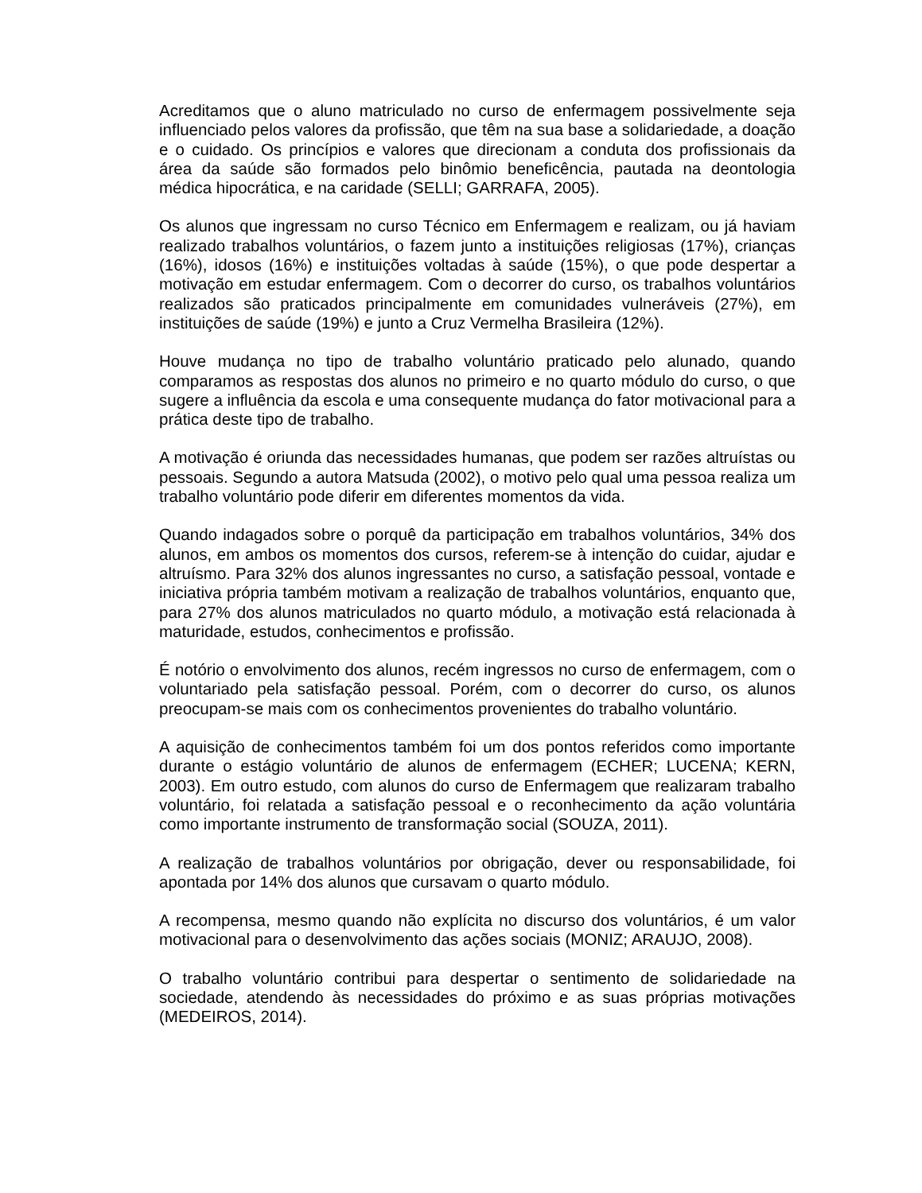Acreditamos que o aluno matriculado no curso de enfermagem possivelmente seja influenciado pelos valores da profissão, que têm na sua base a solidariedade, a doação e o cuidado. Os princípios e valores que direcionam a conduta dos profissionais da área da saúde são formados pelo binômio beneficência, pautada na deontologia médica hipocrática, e na caridade (SELLI; GARRAFA, 2005).
Os alunos que ingressam no curso Técnico em Enfermagem e realizam, ou já haviam realizado trabalhos voluntários, o fazem junto a instituições religiosas (17%), crianças (16%), idosos (16%) e instituições voltadas à saúde (15%), o que pode despertar a motivação em estudar enfermagem. Com o decorrer do curso, os trabalhos voluntários realizados são praticados principalmente em comunidades vulneráveis (27%), em instituições de saúde (19%) e junto a Cruz Vermelha Brasileira (12%).
Houve mudança no tipo de trabalho voluntário praticado pelo alunado, quando comparamos as respostas dos alunos no primeiro e no quarto módulo do curso, o que sugere a influência da escola e uma consequente mudança do fator motivacional para a prática deste tipo de trabalho.
A motivação é oriunda das necessidades humanas, que podem ser razões altruístas ou pessoais. Segundo a autora Matsuda (2002), o motivo pelo qual uma pessoa realiza um trabalho voluntário pode diferir em diferentes momentos da vida.
Quando indagados sobre o porquê da participação em trabalhos voluntários, 34% dos alunos, em ambos os momentos dos cursos, referem-se à intenção do cuidar, ajudar e altruísmo. Para 32% dos alunos ingressantes no curso, a satisfação pessoal, vontade e iniciativa própria também motivam a realização de trabalhos voluntários, enquanto que, para 27% dos alunos matriculados no quarto módulo, a motivação está relacionada à maturidade, estudos, conhecimentos e profissão.
É notório o envolvimento dos alunos, recém ingressos no curso de enfermagem, com o voluntariado pela satisfação pessoal. Porém, com o decorrer do curso, os alunos preocupam-se mais com os conhecimentos provenientes do trabalho voluntário.
A aquisição de conhecimentos também foi um dos pontos referidos como importante durante o estágio voluntário de alunos de enfermagem (ECHER; LUCENA; KERN, 2003). Em outro estudo, com alunos do curso de Enfermagem que realizaram trabalho voluntário, foi relatada a satisfação pessoal e o reconhecimento da ação voluntária como importante instrumento de transformação social (SOUZA, 2011).
A realização de trabalhos voluntários por obrigação, dever ou responsabilidade, foi apontada por 14% dos alunos que cursavam o quarto módulo.
A recompensa, mesmo quando não explícita no discurso dos voluntários, é um valor motivacional para o desenvolvimento das ações sociais (MONIZ; ARAUJO, 2008).
O trabalho voluntário contribui para despertar o sentimento de solidariedade na sociedade, atendendo às necessidades do próximo e as suas próprias motivações (MEDEIROS, 2014).